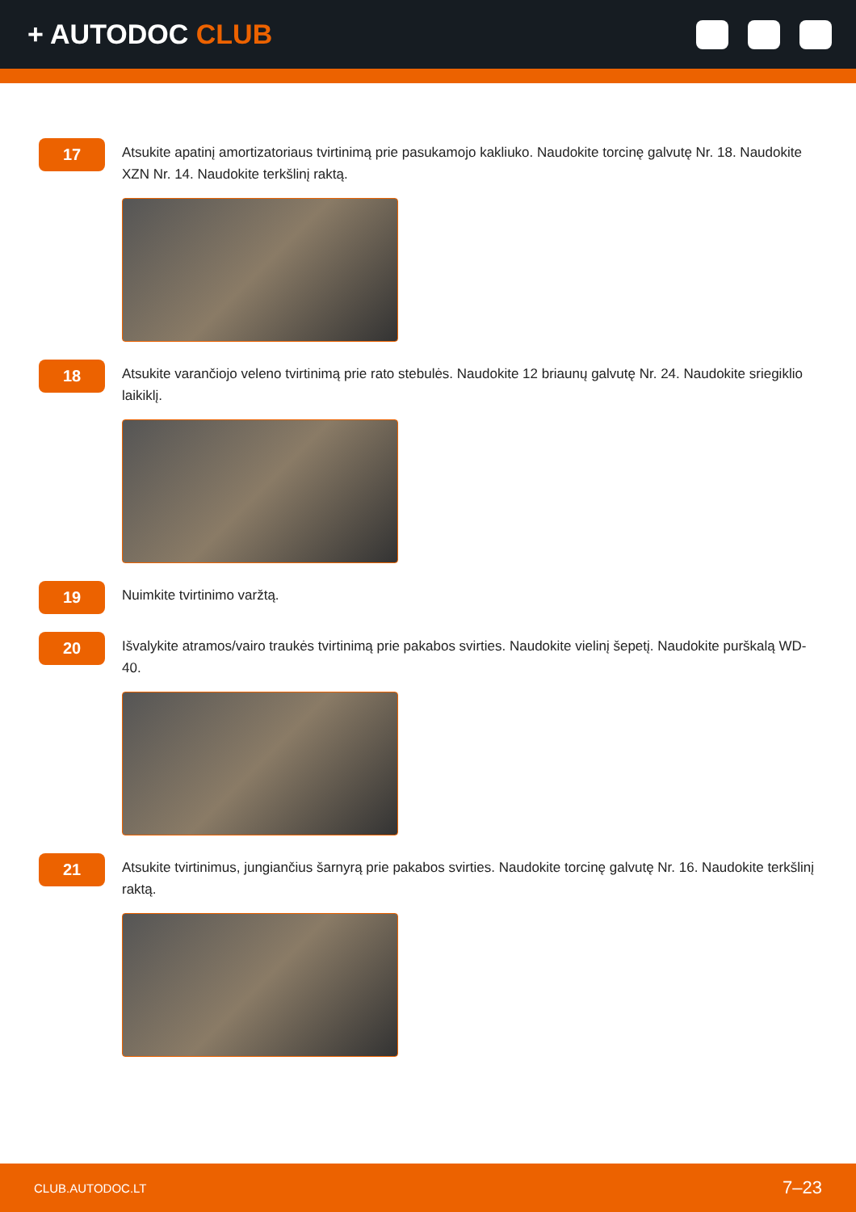+ AUTODOC CLUB
17
Atsukite apatinį amortizatoriaus tvirtinimą prie pasukamojo kakliuko. Naudokite torcinę galvutę Nr. 18. Naudokite XZN Nr. 14. Naudokite terkšlinį raktą.
18
Atsukite varančiojo veleno tvirtinimą prie rato stebulės. Naudokite 12 briaunų galvutę Nr. 24. Naudokite sriegiklio laikiklį.
19
Nuimkite tvirtinimo varžtą.
20
Išvalykite atramos/vairo traukės tvirtinimą prie pakabos svirties. Naudokite vielinį šepetį. Naudokite purškalą WD-40.
21
Atsukite tvirtinimus, jungiančius šarnyrą prie pakabos svirties. Naudokite torcinę galvutę Nr. 16. Naudokite terkšlinį raktą.
CLUB.AUTODOC.LT 7–23